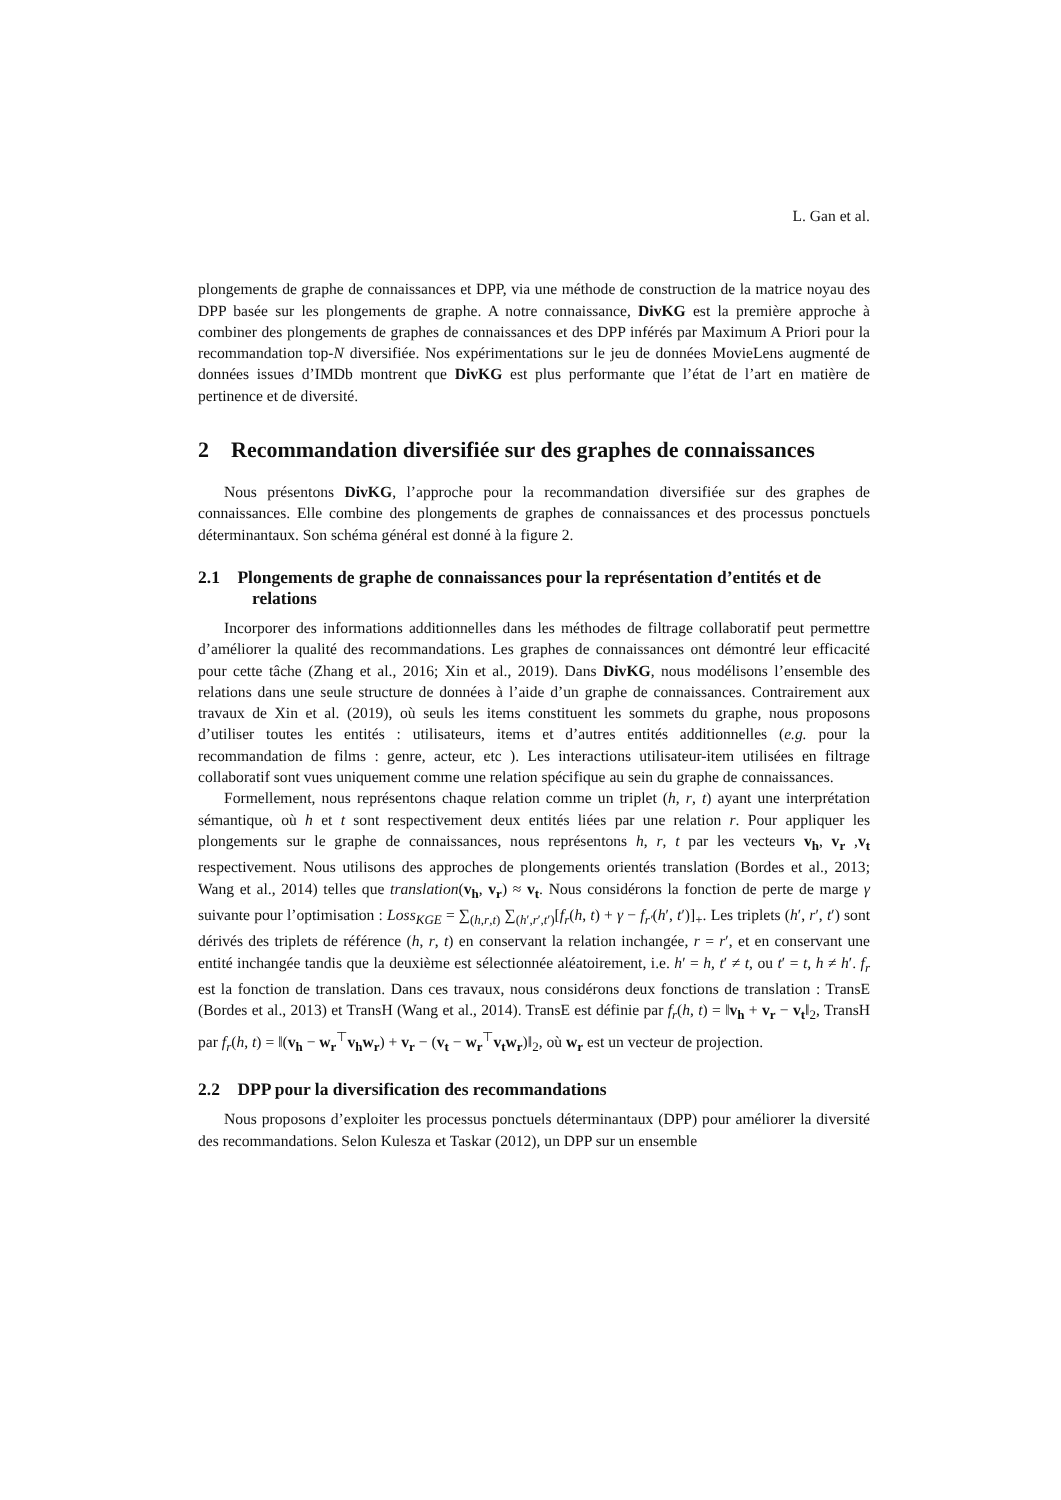L. Gan et al.
plongements de graphe de connaissances et DPP, via une méthode de construction de la matrice noyau des DPP basée sur les plongements de graphe. A notre connaissance, DivKG est la première approche à combiner des plongements de graphes de connaissances et des DPP inférés par Maximum A Priori pour la recommandation top-N diversifiée. Nos expérimentations sur le jeu de données MovieLens augmenté de données issues d’IMDb montrent que DivKG est plus performante que l’état de l’art en matière de pertinence et de diversité.
2 Recommandation diversifiée sur des graphes de connaissances
Nous présentons DivKG, l’approche pour la recommandation diversifiée sur des graphes de connaissances. Elle combine des plongements de graphes de connaissances et des processus ponctuels déterminantaux. Son schéma général est donné à la figure 2.
2.1 Plongements de graphe de connaissances pour la représentation d’entités et de relations
Incorporer des informations additionnelles dans les méthodes de filtrage collaboratif peut permettre d’améliorer la qualité des recommandations. Les graphes de connaissances ont démontré leur efficacité pour cette tâche (Zhang et al., 2016; Xin et al., 2019). Dans DivKG, nous modélisons l’ensemble des relations dans une seule structure de données à l’aide d’un graphe de connaissances. Contrairement aux travaux de Xin et al. (2019), où seuls les items constituent les sommets du graphe, nous proposons d’utiliser toutes les entités : utilisateurs, items et d’autres entités additionnelles (e.g. pour la recommandation de films : genre, acteur, etc ). Les interactions utilisateur-item utilisées en filtrage collaboratif sont vues uniquement comme une relation spécifique au sein du graphe de connaissances.
Formellement, nous représentons chaque relation comme un triplet (h, r, t) ayant une interprétation sémantique, où h et t sont respectivement deux entités liées par une relation r. Pour appliquer les plongements sur le graphe de connaissances, nous représentons h, r, t par les vecteurs v<sub>h</sub>, v<sub>r</sub> ,v<sub>t</sub> respectivement. Nous utilisons des approches de plongements orientés translation (Bordes et al., 2013; Wang et al., 2014) telles que translation(v<sub>h</sub>, v<sub>r</sub>) ≈ v<sub>t</sub>. Nous considérons la fonction de perte de marge γ suivante pour l’optimisation : Loss<sub>KGE</sub> = ∑<sub>(h,r,t)</sub> ∑<sub>(h′,r′,t′)</sub>[f<sub>r</sub>(h, t) + γ − f<sub>r′</sub>(h′, t′)]<sub>+</sub>. Les triplets (h′, r′, t′) sont dérivés des triplets de référence (h, r, t) en conservant la relation inchangée, r = r′, et en conservant une entité inchangée tandis que la deuxième est sélectionnée aléatoirement, i.e. h′ = h, t′ ≠ t, ou t′ = t, h ≠ h′. f<sub>r</sub> est la fonction de translation. Dans ces travaux, nous considérons deux fonctions de translation : TransE (Bordes et al., 2013) et TransH (Wang et al., 2014). TransE est définie par f<sub>r</sub>(h, t) = ‖v<sub>h</sub> + v<sub>r</sub> − v<sub>t</sub>‖<sub>2</sub>, TransH par f<sub>r</sub>(h, t) = ‖(v<sub>h</sub> − w<sub>r</sub><sup>⊤</sup>v<sub>h</sub>w<sub>r</sub>) + v<sub>r</sub> − (v<sub>t</sub> − w<sub>r</sub><sup>⊤</sup>v<sub>t</sub>w<sub>r</sub>)‖<sub>2</sub>, où w<sub>r</sub> est un vecteur de projection.
2.2 DPP pour la diversification des recommandations
Nous proposons d’exploiter les processus ponctuels déterminantaux (DPP) pour améliorer la diversité des recommandations. Selon Kulesza et Taskar (2012), un DPP sur un ensemble